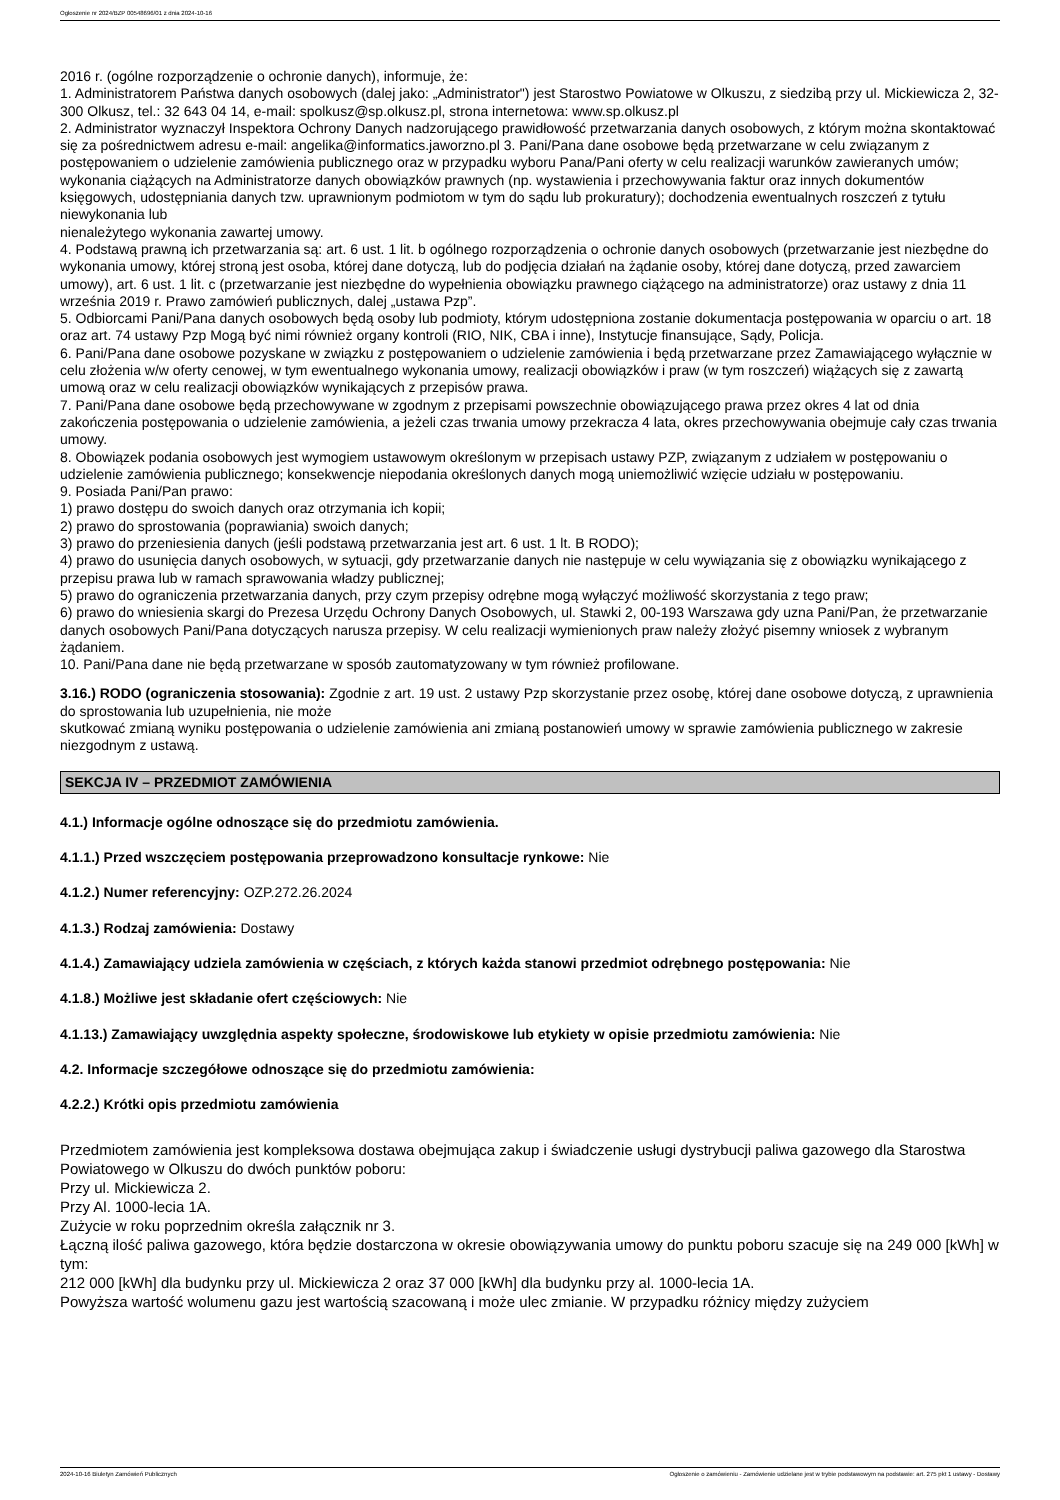Ogłoszenie nr 2024/BZP 00548696/01 z dnia 2024-10-16
2016 r. (ogólne rozporządzenie o ochronie danych), informuje, że:
1. Administratorem Państwa danych osobowych (dalej jako: „Administrator") jest Starostwo Powiatowe w Olkuszu, z siedzibą przy ul. Mickiewicza 2, 32-300 Olkusz, tel.: 32 643 04 14, e-mail: spolkusz@sp.olkusz.pl, strona internetowa: www.sp.olkusz.pl
2. Administrator wyznaczył Inspektora Ochrony Danych nadzorującego prawidłowość przetwarzania danych osobowych, z którym można skontaktować się za pośrednictwem adresu e-mail: angelika@informatics.jaworzno.pl 3. Pani/Pana dane osobowe będą przetwarzane w celu związanym z postępowaniem o udzielenie zamówienia publicznego oraz w przypadku wyboru Pana/Pani oferty w celu realizacji warunków zawieranych umów; wykonania ciążących na Administratorze danych obowiązków prawnych (np. wystawienia i przechowywania faktur oraz innych dokumentów księgowych, udostępniania danych tzw. uprawnionym podmiotom w tym do sądu lub prokuratury); dochodzenia ewentualnych roszczeń z tytułu niewykonania lub
nienależytego wykonania zawartej umowy.
4. Podstawą prawną ich przetwarzania są: art. 6 ust. 1 lit. b ogólnego rozporządzenia o ochronie danych osobowych (przetwarzanie jest niezbędne do wykonania umowy, której stroną jest osoba, której dane dotyczą, lub do podjęcia działań na żądanie osoby, której dane dotyczą, przed zawarciem umowy), art. 6 ust. 1 lit. c (przetwarzanie jest niezbędne do wypełnienia obowiązku prawnego ciążącego na administratorze) oraz ustawy z dnia 11 września 2019 r. Prawo zamówień publicznych, dalej „ustawa Pzp”.
5. Odbiorcami Pani/Pana danych osobowych będą osoby lub podmioty, którym udostępniona zostanie dokumentacja postępowania w oparciu o art. 18 oraz art. 74 ustawy Pzp Mogą być nimi również organy kontroli (RIO, NIK, CBA i inne), Instytucje finansujące, Sądy, Policja.
6. Pani/Pana dane osobowe pozyskane w związku z postępowaniem o udzielenie zamówienia i będą przetwarzane przez Zamawiającego wyłącznie w celu złożenia w/w oferty cenowej, w tym ewentualnego wykonania umowy, realizacji obowiązków i praw (w tym roszczeń) wiążących się z zawartą umową oraz w celu realizacji obowiązków wynikających z przepisów prawa.
7. Pani/Pana dane osobowe będą przechowywane w zgodnym z przepisami powszechnie obowiązującego prawa przez okres 4 lat od dnia zakończenia postępowania o udzielenie zamówienia, a jeżeli czas trwania umowy przekracza 4 lata, okres przechowywania obejmuje cały czas trwania umowy.
8. Obowiązek podania osobowych jest wymogiem ustawowym określonym w przepisach ustawy PZP, związanym z udziałem w postępowaniu o udzielenie zamówienia publicznego; konsekwencje niepodania określonych danych mogą uniemożliwić wzięcie udziału w postępowaniu.
9. Posiada Pani/Pan prawo:
1) prawo dostępu do swoich danych oraz otrzymania ich kopii;
2) prawo do sprostowania (poprawiania) swoich danych;
3) prawo do przeniesienia danych (jeśli podstawą przetwarzania jest art. 6 ust. 1 lt. B RODO);
4) prawo do usunięcia danych osobowych, w sytuacji, gdy przetwarzanie danych nie następuje w celu wywiązania się z obowiązku wynikającego z przepisu prawa lub w ramach sprawowania władzy publicznej;
5) prawo do ograniczenia przetwarzania danych, przy czym przepisy odrębne mogą wyłączyć możliwość skorzystania z tego praw;
6) prawo do wniesienia skargi do Prezesa Urzędu Ochrony Danych Osobowych, ul. Stawki 2, 00-193 Warszawa gdy uzna Pani/Pan, że przetwarzanie danych osobowych Pani/Pana dotyczących narusza przepisy. W celu realizacji wymienionych praw należy złożyć pisemny wniosek z wybranym żądaniem.
10. Pani/Pana dane nie będą przetwarzane w sposób zautomatyzowany w tym również profilowane.
3.16.) RODO (ograniczenia stosowania): Zgodnie z art. 19 ust. 2 ustawy Pzp skorzystanie przez osobę, której dane osobowe dotyczą, z uprawnienia do sprostowania lub uzupełnienia, nie może
skutkować zmianą wyniku postępowania o udzielenie zamówienia ani zmianą postanowień umowy w sprawie zamówienia publicznego w zakresie niezgodnym z ustawą.
SEKCJA IV – PRZEDMIOT ZAMÓWIENIA
4.1.) Informacje ogólne odnoszące się do przedmiotu zamówienia.
4.1.1.) Przed wszczęciem postępowania przeprowadzono konsultacje rynkowe: Nie
4.1.2.) Numer referencyjny: OZP.272.26.2024
4.1.3.) Rodzaj zamówienia: Dostawy
4.1.4.) Zamawiający udziela zamówienia w częściach, z których każda stanowi przedmiot odrębnego postępowania: Nie
4.1.8.) Możliwe jest składanie ofert częściowych: Nie
4.1.13.) Zamawiający uwzględnia aspekty społeczne, środowiskowe lub etykiety w opisie przedmiotu zamówienia: Nie
4.2. Informacje szczegółowe odnoszące się do przedmiotu zamówienia:
4.2.2.) Krótki opis przedmiotu zamówienia
Przedmiotem zamówienia jest kompleksowa dostawa obejmująca zakup i świadczenie usługi dystrybucji paliwa gazowego dla Starostwa Powiatowego w Olkuszu do dwóch punktów poboru:
Przy ul. Mickiewicza 2.
Przy Al. 1000-lecia 1A.
Zużycie w roku poprzednim określa załącznik nr 3.
Łączną ilość paliwa gazowego, która będzie dostarczona w okresie obowiązywania umowy do punktu poboru szacuje się na 249 000 [kWh] w tym:
212 000 [kWh] dla budynku przy ul. Mickiewicza 2 oraz 37 000 [kWh] dla budynku przy al. 1000-lecia 1A.
Powyższa wartość wolumenu gazu jest wartością szacowaną i może ulec zmianie. W przypadku różnicy między zużyciem
2024-10-16 Biuletyn Zamówień Publicznych Ogłoszenie o zamówieniu - Zamówienie udzielane jest w trybie podstawowym na podstawie: art. 275 pkt 1 ustawy - Dostawy